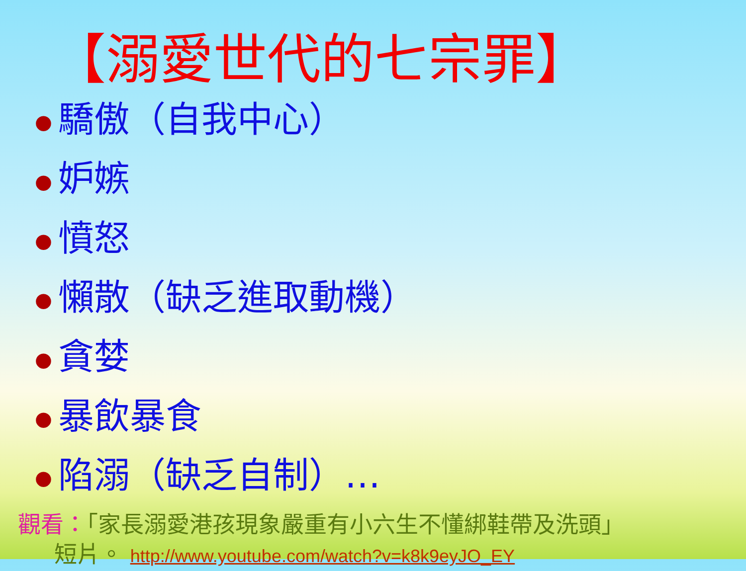【溺愛世代的七宗罪】
● 驕傲（自我中心）
● 妒嫉
● 憤怒
● 懶散（缺乏進取動機）
● 貪婪
● 暴飲暴食
● 陷溺（缺乏自制）…
觀看：「家長溺愛港孩現象嚴重有小六生不懂綁鞋帶及洗頭」
短片。 http://www.youtube.com/watch?v=k8k9eyJO_EY